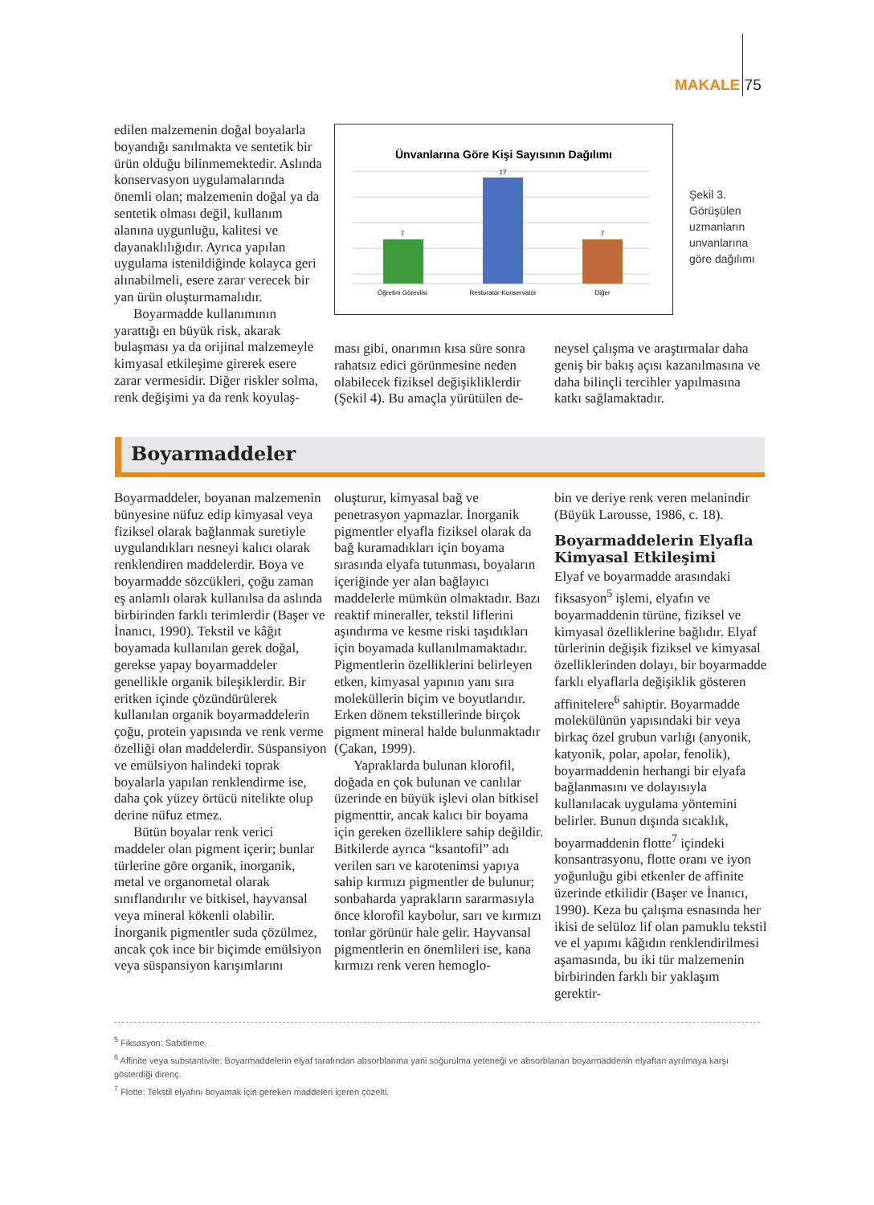MAKALE 75
edilen malzemenin doğal boyalarla boyandığı sanılmakta ve sentetik bir ürün olduğu bilinmemektedir. Aslında konservasyon uygulamalarında önemli olan; malzemenin doğal ya da sentetik olması değil, kullanım alanına uygunluğu, kalitesi ve dayanaklılığıdır. Ayrıca yapılan uygulama istenildiğinde kolayca geri alınabilmeli, esere zarar verecek bir yan ürün oluşturmamalıdır.
Boyarmadde kullanımının yarattığı en büyük risk, akarak bulaşması ya da orijinal malzemeyle kimyasal etkileşime girerek esere zarar vermesidir. Diğer riskler solma, renk değişimi ya da renk koyulaş-
Ünvanlarına Göre Kişi Sayısının Dağılımı
7
17
7
Öğretim Görevlisi
Restoratör-Konservatör
Diğer
Şekil 3.
Görüşülen
uzmanların
unvanlarına
göre dağılımı
ması gibi, onarımın kısa süre sonra rahatsız edici görünmesine neden olabilecek fiziksel değişikliklerdir (Şekil 4). Bu amaçla yürütülen de-
neysel çalışma ve araştırmalar daha geniş bir bakış açısı kazanılmasına ve daha bilinçli tercihler yapılmasına katkı sağlamaktadır.
Boyarmaddeler
Boyarmaddeler, boyanan malzemenin bünyesine nüfuz edip kimyasal veya fiziksel olarak bağlanmak suretiyle uygulandıkları nesneyi kalıcı olarak renklendiren maddelerdir. Boya ve boyarmadde sözcükleri, çoğu zaman eş anlamlı olarak kullanılsa da aslında birbirinden farklı terimlerdir (Başer ve İnanıcı, 1990). Tekstil ve kâğıt boyamada kullanılan gerek doğal, gerekse yapay boyarmaddeler genellikle organik bileşiklerdir. Bir eritken içinde çözündürülerek kullanılan organik boyarmaddelerin çoğu, protein yapısında ve renk verme özelliği olan maddelerdir. Süspansiyon ve emülsiyon halindeki toprak boyalarla yapılan renklendirme ise, daha çok yüzey örtücü nitelikte olup derine nüfuz etmez.
Bütün boyalar renk verici maddeler olan pigment içerir; bunlar türlerine göre organik, inorganik, metal ve organometal olarak sınıflandırılır ve bitkisel, hayvansal veya mineral kökenli olabilir. İnorganik pigmentler suda çözülmez, ancak çok ince bir biçimde emülsiyon veya süspansiyon karışımlarını
oluşturur, kimyasal bağ ve penetrasyon yapmazlar. İnorganik pigmentler elyafla fiziksel olarak da bağ kuramadıkları için boyama sırasında elyafa tutunması, boyaların içeriğinde yer alan bağlayıcı maddelerle mümkün olmaktadır. Bazı reaktif mineraller, tekstil liflerini aşındırma ve kesme riski taşıdıkları için boyamada kullanılmamaktadır. Pigmentlerin özelliklerini belirleyen etken, kimyasal yapının yanı sıra moleküllerin biçim ve boyutlarıdır. Erken dönem tekstillerinde birçok pigment mineral halde bulunmaktadır (Çakan, 1999).
Yapraklarda bulunan klorofil, doğada en çok bulunan ve canlılar üzerinde en büyük işlevi olan bitkisel pigmenttir, ancak kalıcı bir boyama için gereken özelliklere sahip değildir. Bitkilerde ayrıca “ksantofil” adı verilen sarı ve karotenimsi yapıya sahip kırmızı pigmentler de bulunur; sonbaharda yaprakların sararmasıyla önce klorofil kaybolur, sarı ve kırmızı tonlar görünür hale gelir. Hayvansal pigmentlerin en önemlileri ise, kana kırmızı renk veren hemoglo-
bin ve deriye renk veren melanindir (Büyük Larousse, 1986, c. 18).
Boyarmaddelerin Elyafla Kimyasal Etkileşimi
Elyaf ve boyarmadde arasındaki fiksasyon<sup>5</sup> işlemi, elyafın ve boyarmaddenin türüne, fiziksel ve kimyasal özelliklerine bağlıdır. Elyaf türlerinin değişik fiziksel ve kimyasal özelliklerinden dolayı, bir boyarmadde farklı elyaflarla değişiklik gösteren affinitelere<sup>6</sup> sahiptir. Boyarmadde molekülünün yapısındaki bir veya birkaç özel grubun varlığı (anyonik, katyonik, polar, apolar, fenolik), boyarmaddenin herhangi bir elyafa bağlanmasını ve dolayısıyla kullanılacak uygulama yöntemini belirler. Bunun dışında sıcaklık, boyarmaddenin flotte<sup>7</sup> içindeki konsantrasyonu, flotte oranı ve iyon yoğunluğu gibi etkenler de affinite üzerinde etkilidir (Başer ve İnanıcı, 1990). Keza bu çalışma esnasında her ikisi de selüloz lif olan pamuklu tekstil ve el yapımı kâğıdın renklendirilmesi aşamasında, bu iki tür malzemenin birbirinden farklı bir yaklaşım gerektir-
<sup>5</sup> Fiksasyon: Sabitleme.
<sup>6</sup> Affinite veya substantivite: Boyarmaddelerin elyaf tarafından absorblanma yani soğurulma yeteneği ve absorblanan boyarmaddenin elyaftan ayrılmaya karşı gösterdiği direnç.
<sup>7</sup> Flotte: Tekstil elyafını boyamak için gereken maddeleri içeren çözelti.